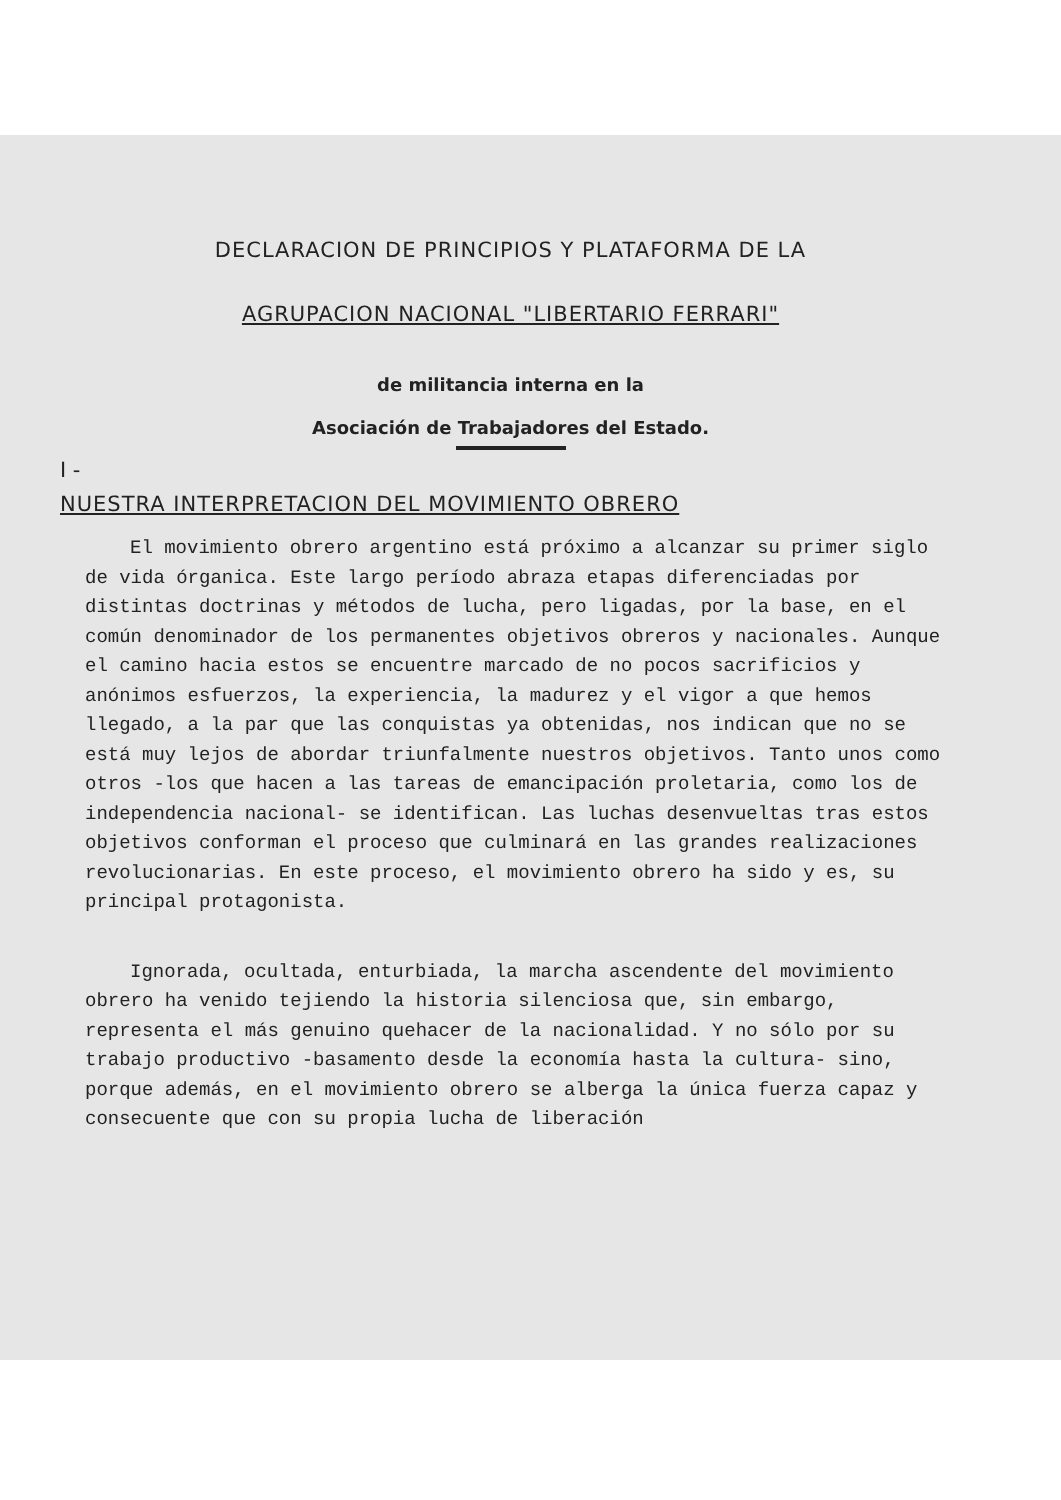DECLARACION DE PRINCIPIOS Y PLATAFORMA DE LA
AGRUPACION NACIONAL "LIBERTARIO FERRARI"
de militancia interna en la
Asociación de Trabajadores del Estado.
I -
NUESTRA INTERPRETACION DEL MOVIMIENTO OBRERO
El movimiento obrero argentino está próximo a alcanzar su primer siglo de vida órganica. Este largo período abraza etapas diferenciadas por distintas doctrinas y métodos de lucha, pero ligadas, por la base, en el común denominador de los permanentes objetivos obreros y nacionales. Aunque el camino hacia estos se encuentre marcado de no pocos sacrificios y anónimos esfuerzos, la experiencia, la madurez y el vigor a que hemos llegado, a la par que las conquistas ya obtenidas, nos indican que no se está muy lejos de abordar triunfalmente nuestros objetivos. Tanto unos como otros -los que hacen a las tareas de emancipación proletaria, como los de independencia nacional- se identifican. Las luchas desenvueltas tras estos objetivos conforman el proceso que culminará en las grandes realizaciones revolucionarias. En este proceso, el movimiento obrero ha sido y es, su principal protagonista.
Ignorada, ocultada, enturbiada, la marcha ascendente del movimiento obrero ha venido tejiendo la historia silenciosa que, sin embargo, representa el más genuino quehacer de la nacionalidad. Y no sólo por su trabajo productivo -basamento desde la economía hasta la cultura- sino, porque además, en el movimiento obrero se alberga la única fuerza capaz y consecuente que con su propia lucha de liberación